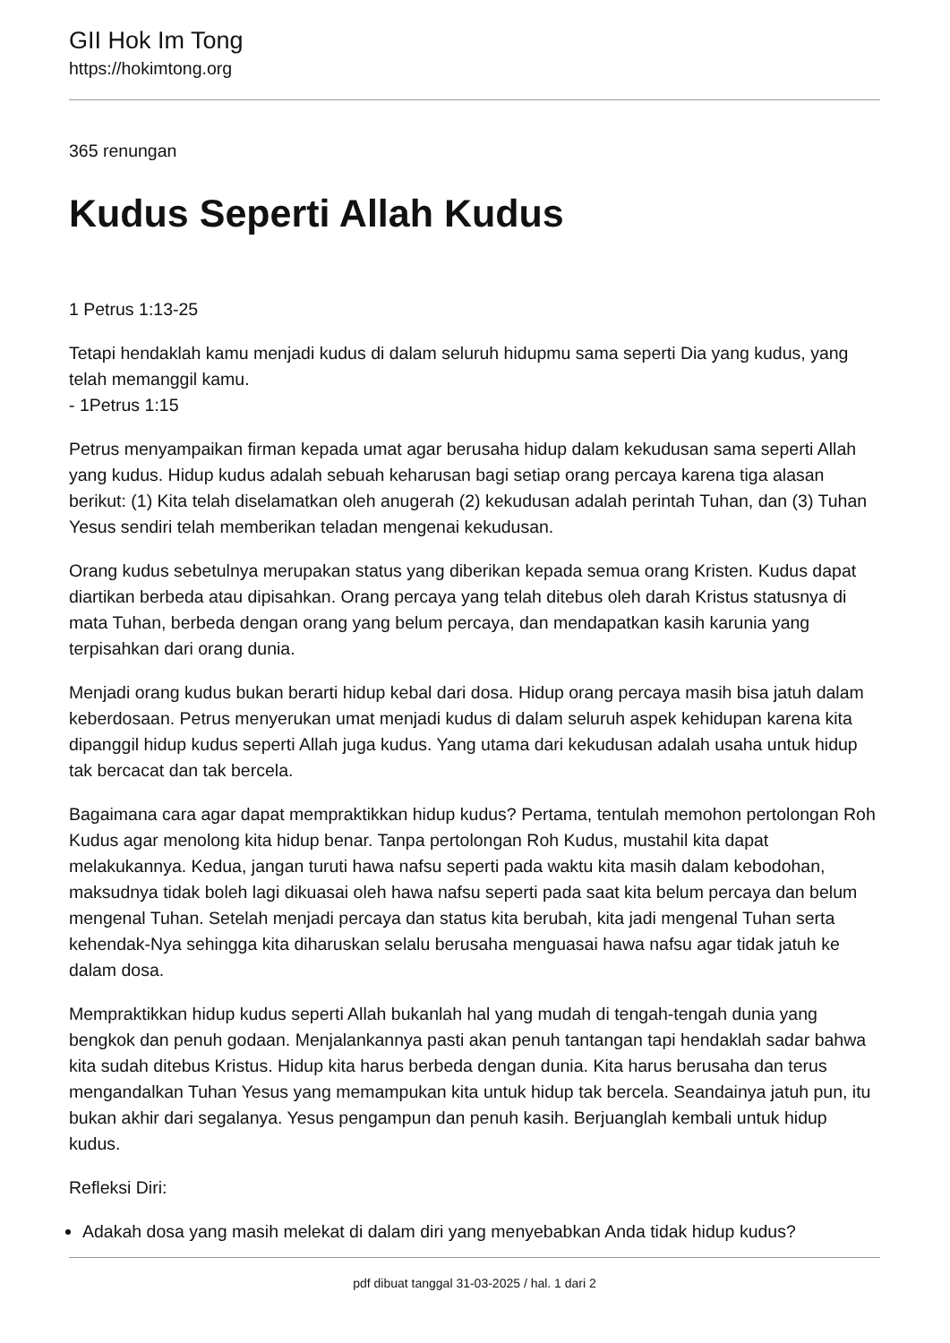GII Hok Im Tong
https://hokimtong.org
365 renungan
Kudus Seperti Allah Kudus
1 Petrus 1:13-25
Tetapi hendaklah kamu menjadi kudus di dalam seluruh hidupmu sama seperti Dia yang kudus, yang telah memanggil kamu.
- 1Petrus 1:15
Petrus menyampaikan firman kepada umat agar berusaha hidup dalam kekudusan sama seperti Allah yang kudus. Hidup kudus adalah sebuah keharusan bagi setiap orang percaya karena tiga alasan berikut: (1) Kita telah diselamatkan oleh anugerah (2) kekudusan adalah perintah Tuhan, dan (3) Tuhan Yesus sendiri telah memberikan teladan mengenai kekudusan.
Orang kudus sebetulnya merupakan status yang diberikan kepada semua orang Kristen. Kudus dapat diartikan berbeda atau dipisahkan. Orang percaya yang telah ditebus oleh darah Kristus statusnya di mata Tuhan, berbeda dengan orang yang belum percaya, dan mendapatkan kasih karunia yang terpisahkan dari orang dunia.
Menjadi orang kudus bukan berarti hidup kebal dari dosa. Hidup orang percaya masih bisa jatuh dalam keberdosaan. Petrus menyerukan umat menjadi kudus di dalam seluruh aspek kehidupan karena kita dipanggil hidup kudus seperti Allah juga kudus. Yang utama dari kekudusan adalah usaha untuk hidup tak bercacat dan tak bercela.
Bagaimana cara agar dapat mempraktikkan hidup kudus? Pertama, tentulah memohon pertolongan Roh Kudus agar menolong kita hidup benar. Tanpa pertolongan Roh Kudus, mustahil kita dapat melakukannya. Kedua, jangan turuti hawa nafsu seperti pada waktu kita masih dalam kebodohan, maksudnya tidak boleh lagi dikuasai oleh hawa nafsu seperti pada saat kita belum percaya dan belum mengenal Tuhan. Setelah menjadi percaya dan status kita berubah, kita jadi mengenal Tuhan serta kehendak-Nya sehingga kita diharuskan selalu berusaha menguasai hawa nafsu agar tidak jatuh ke dalam dosa.
Mempraktikkan hidup kudus seperti Allah bukanlah hal yang mudah di tengah-tengah dunia yang bengkok dan penuh godaan. Menjalankannya pasti akan penuh tantangan tapi hendaklah sadar bahwa kita sudah ditebus Kristus. Hidup kita harus berbeda dengan dunia. Kita harus berusaha dan terus mengandalkan Tuhan Yesus yang memampukan kita untuk hidup tak bercela. Seandainya jatuh pun, itu bukan akhir dari segalanya. Yesus pengampun dan penuh kasih. Berjuanglah kembali untuk hidup kudus.
Refleksi Diri:
Adakah dosa yang masih melekat di dalam diri yang menyebabkan Anda tidak hidup kudus?
pdf dibuat tanggal 31-03-2025 / hal. 1 dari 2